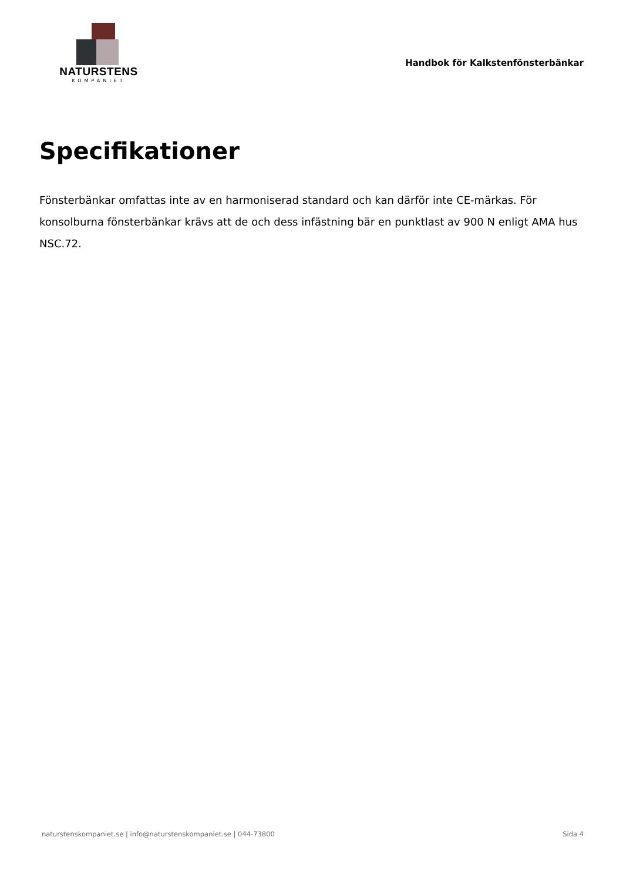NATURSTENS
KOMPANIET
Handbok för Kalkstenfönsterbänkar
Specifikationer
Fönsterbänkar omfattas inte av en harmoniserad standard och kan därför inte CE-märkas. För konsolburna fönsterbänkar krävs att de och dess infästning bär en punktlast av 900 N enligt AMA hus NSC.72.
naturstenskompaniet.se | info@naturstenskompaniet.se | 044-73800 Sida 4